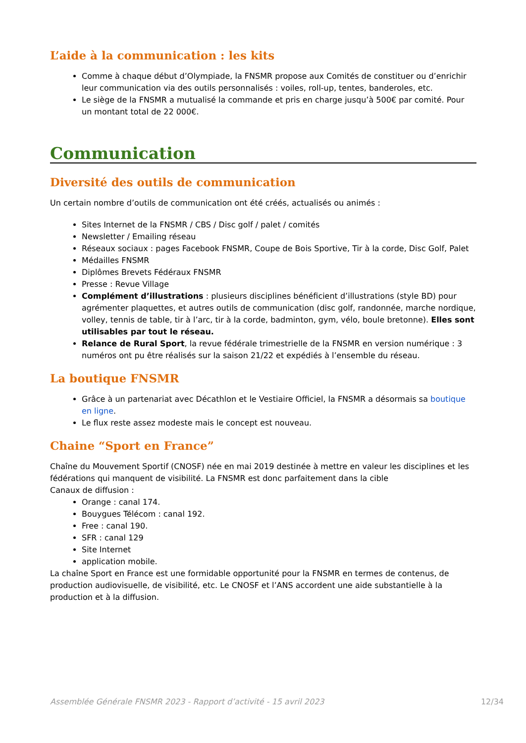L’aide à la communication : les kits
Comme à chaque début d’Olympiade, la FNSMR propose aux Comités de constituer ou d’enrichir leur communication via des outils personnalisés : voiles, roll-up, tentes, banderoles, etc.
Le siège de la FNSMR a mutualisé la commande et pris en charge jusqu’à 500€ par comité. Pour un montant total de 22 000€.
Communication
Diversité des outils de communication
Un certain nombre d’outils de communication ont été créés, actualisés ou animés :
Sites Internet de la FNSMR / CBS / Disc golf / palet / comités
Newsletter / Emailing réseau
Réseaux sociaux : pages Facebook FNSMR, Coupe de Bois Sportive, Tir à la corde, Disc Golf, Palet
Médailles FNSMR
Diplômes Brevets Fédéraux FNSMR
Presse : Revue Village
Complément d’illustrations : plusieurs disciplines bénéficient d’illustrations (style BD) pour agrémenter plaquettes, et autres outils de communication (disc golf, randonnée, marche nordique, volley, tennis de table, tir à l’arc, tir à la corde, badminton, gym, vélo, boule bretonne). Elles sont utilisables par tout le réseau.
Relance de Rural Sport, la revue fédérale trimestrielle de la FNSMR en version numérique : 3 numéros ont pu être réalisés sur la saison 21/22 et expédiés à l’ensemble du réseau.
La boutique FNSMR
Grâce à un partenariat avec Décathlon et le Vestiaire Officiel, la FNSMR a désormais sa boutique en ligne.
Le flux reste assez modeste mais le concept est nouveau.
Chaine “Sport en France”
Chaîne du Mouvement Sportif (CNOSF) née en mai 2019 destinée à mettre en valeur les disciplines et les fédérations qui manquent de visibilité. La FNSMR est donc parfaitement dans la cible
Canaux de diffusion :
Orange : canal 174.
Bouygues Télécom : canal 192.
Free : canal 190.
SFR : canal 129
Site Internet
application mobile.
La chaîne Sport en France est une formidable opportunité pour la FNSMR en termes de contenus, de production audiovisuelle, de visibilité, etc. Le CNOSF et l’ANS accordent une aide substantielle à la production et à la diffusion.
Assemblée Générale FNSMR 2023 - Rapport d’activité - 15 avril 2023 12/34